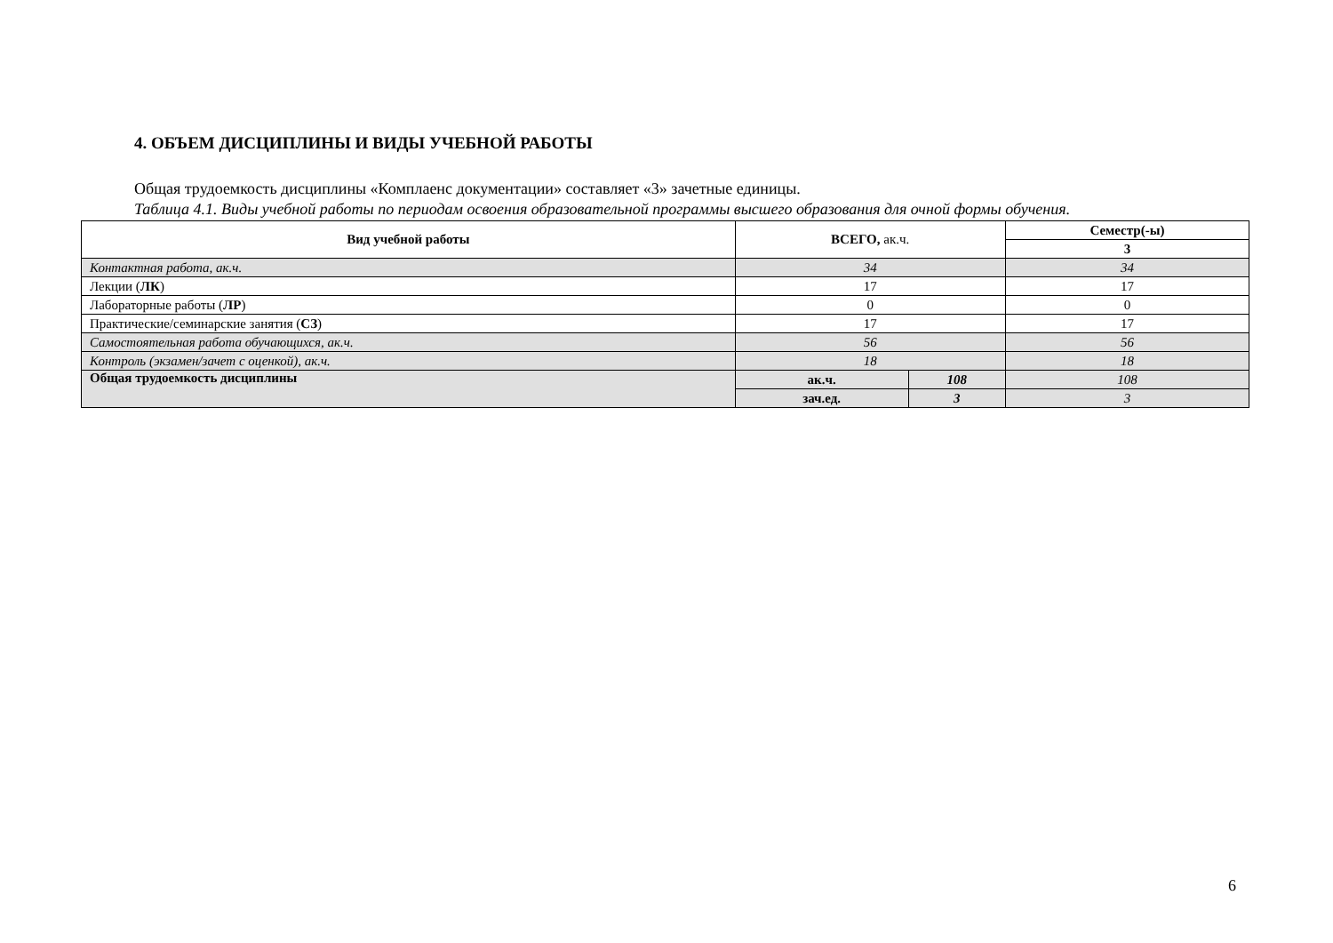4. ОБЪЕМ ДИСЦИПЛИНЫ И ВИДЫ УЧЕБНОЙ РАБОТЫ
Общая трудоемкость дисциплины «Комплаенс документации» составляет «3» зачетные единицы.
Таблица 4.1. Виды учебной работы по периодам освоения образовательной программы высшего образования для очной формы обучения.
| Вид учебной работы | ВСЕГО, ак.ч. | | Семестр(-ы) |
| --- | --- | --- | --- |
| | | | 3 |
| Контактная работа, ак.ч. | 34 | | 34 |
| Лекции ( ЛК ) | 17 | | 17 |
| Лабораторные работы ( ЛР ) | 0 | | 0 |
| Практические/семинарские занятия ( СЗ ) | 17 | | 17 |
| Самостоятельная работа обучающихся, ак.ч. | 56 | | 56 |
| Контроль (экзамен/зачет с оценкой), ак.ч. | 18 | | 18 |
| Общая трудоемкость дисциплины | ак.ч. | 108 | 108 |
| | зач.ед. | 3 | 3 |
6